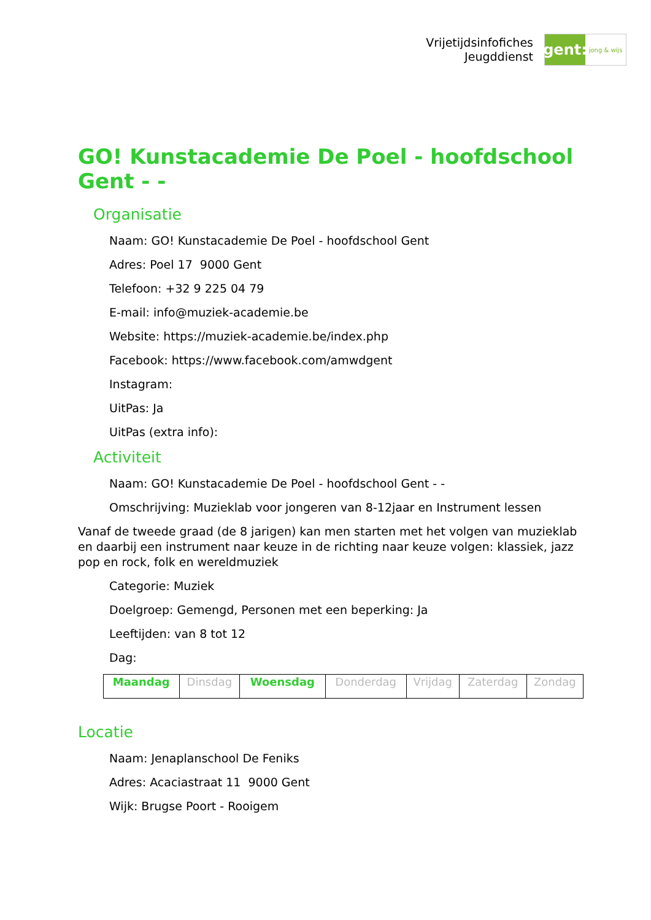Vrijetijdsinfofiches
Jeugddienst
gent:
jong & wijs
GO! Kunstacademie De Poel - hoofdschool Gent - -
Organisatie
Naam: GO! Kunstacademie De Poel - hoofdschool Gent
Adres: Poel 17 9000 Gent
Telefoon: +32 9 225 04 79
E-mail: info@muziek-academie.be
Website: https://muziek-academie.be/index.php
Facebook: https://www.facebook.com/amwdgent
Instagram:
UitPas: Ja
UitPas (extra info):
Activiteit
Naam: GO! Kunstacademie De Poel - hoofdschool Gent - -
Omschrijving: Muzieklab voor jongeren van 8-12jaar en Instrument lessen
Vanaf de tweede graad (de 8 jarigen) kan men starten met het volgen van muzieklab en daarbij een instrument naar keuze in de richting naar keuze volgen: klassiek, jazz pop en rock, folk en wereldmuziek
Categorie: Muziek
Doelgroep: Gemengd, Personen met een beperking: Ja
Leeftijden: van 8 tot 12
Dag:
| Maandag | Dinsdag | Woensdag | Donderdag | Vrijdag | Zaterdag | Zondag |
Locatie
Naam: Jenaplanschool De Feniks
Adres: Acaciastraat 11 9000 Gent
Wijk: Brugse Poort - Rooigem